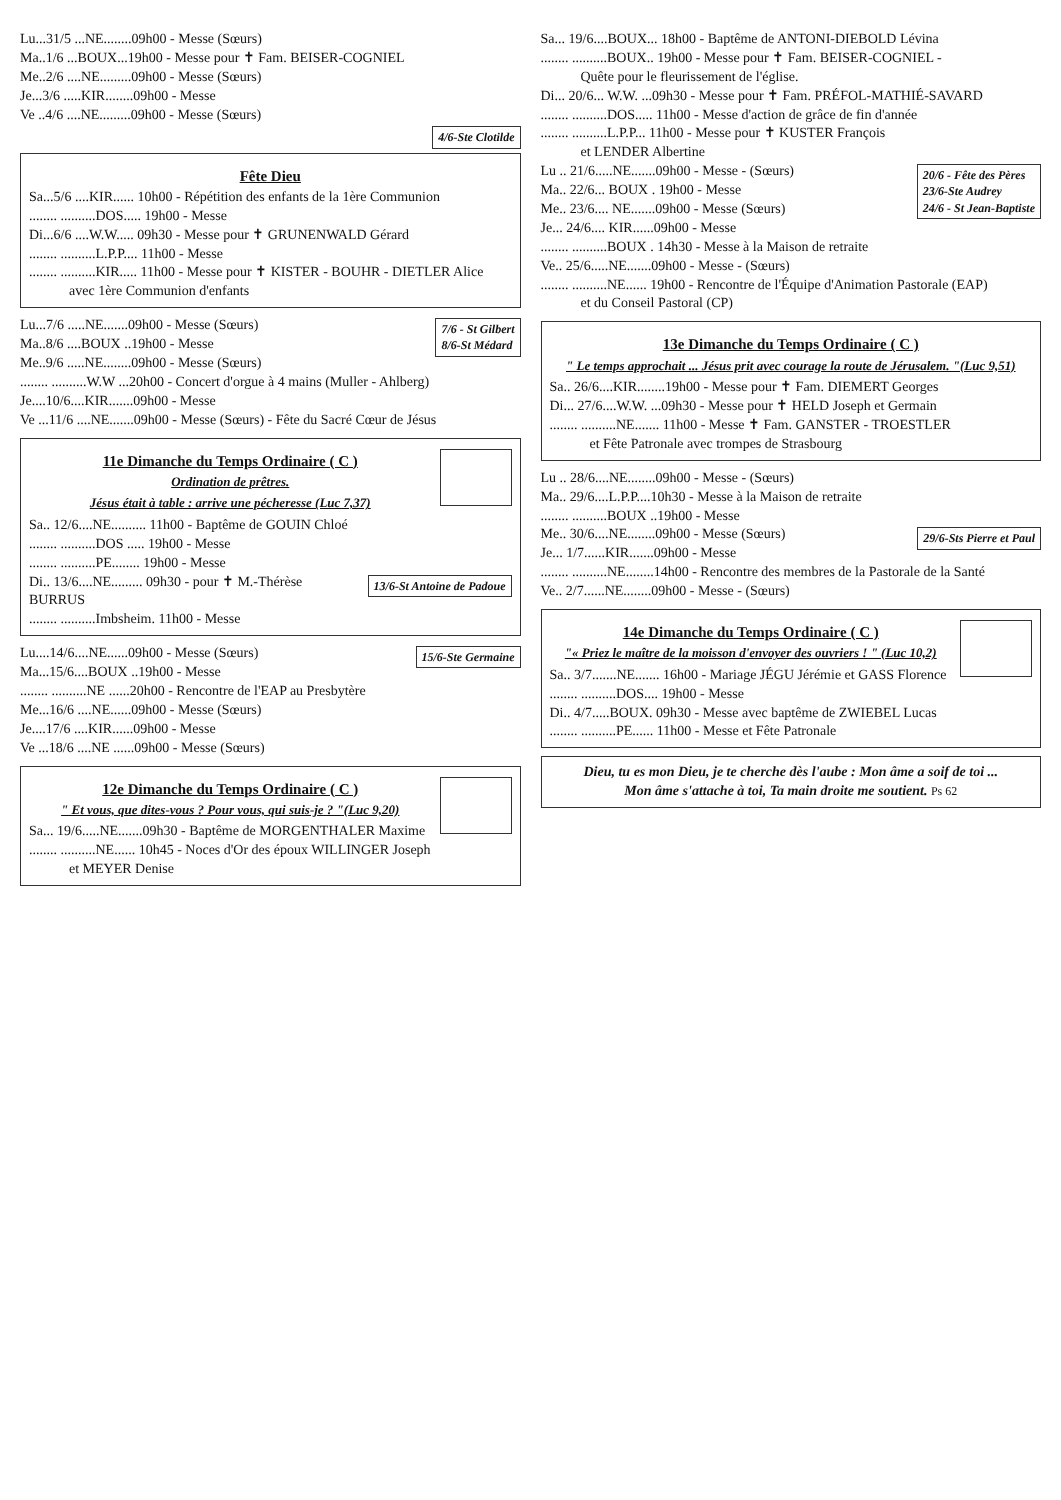Lu...31/5 ...NE........09h00 - Messe (Sœurs)
Ma..1/6 ...BOUX...19h00 - Messe pour ✝ Fam. BEISER-COGNIEL
Me..2/6 ....NE.........09h00 - Messe (Sœurs)
Je...3/6 .....KIR........09h00 - Messe
Ve ..4/6 ....NE.........09h00 - Messe (Sœurs)
4/6-Ste Clotilde
Fête Dieu
Sa...5/6 ....KIR...... 10h00 - Répétition des enfants de la 1ère Communion
........ ..........DOS..... 19h00 - Messe
Di...6/6 ....W.W..... 09h30 - Messe pour ✝ GRUNENWALD Gérard
........ ..........L.P.P.... 11h00 - Messe
........ ..........KIR..... 11h00 - Messe pour ✝ KISTER - BOUHR - DIETLER Alice
avec 1ère Communion d'enfants
7/6 - St Gilbert
8/6-St Médard
Lu...7/6 .....NE.......09h00 - Messe (Sœurs)
Ma..8/6 ....BOUX ..19h00 - Messe
Me..9/6 .....NE........09h00 - Messe (Sœurs)
........ ..........W.W ...20h00 - Concert d'orgue à 4 mains (Muller - Ahlberg)
Je....10/6....KIR.......09h00 - Messe
Ve ...11/6 ....NE.......09h00 - Messe (Sœurs) - Fête du Sacré Cœur de Jésus
11e Dimanche du Temps Ordinaire ( C )
Ordination de prêtres.
Jésus était à table : arrive une pécheresse (Luc 7,37)
Sa.. 12/6....NE.......... 11h00 - Baptême de GOUIN Chloé
........ ..........DOS ..... 19h00 - Messe
........ ..........PE........ 19h00 - Messe
13/6-St Antoine de Padoue
Di.. 13/6....NE......... 09h30 - pour ✝ M.-Thérèse BURRUS
........ ..........Imbsheim. 11h00 - Messe
15/6-Ste Germaine
Lu....14/6....NE......09h00 - Messe (Sœurs)
Ma...15/6....BOUX ..19h00 - Messe
........ ..........NE ......20h00 - Rencontre de l'EAP au Presbytère
Me...16/6 ....NE......09h00 - Messe (Sœurs)
Je....17/6 ....KIR......09h00 - Messe
Ve ...18/6 ....NE ......09h00 - Messe (Sœurs)
12e Dimanche du Temps Ordinaire ( C )
" Et vous, que dites-vous ? Pour vous, qui suis-je ? "(Luc 9,20)
Sa... 19/6.....NE.......09h30 - Baptême de MORGENTHALER Maxime
........ ..........NE...... 10h45 - Noces d'Or des époux WILLINGER Joseph
et MEYER Denise
Sa... 19/6....BOUX... 18h00 - Baptême de ANTONI-DIEBOLD Lévina
........ ..........BOUX.. 19h00 - Messe pour ✝ Fam. BEISER-COGNIEL -
Quête pour le fleurissement de l'église.
Di... 20/6... W.W. ...09h30 - Messe pour ✝ Fam. PRÉFOL-MATHIÉ-SAVARD
........ ..........DOS..... 11h00 - Messe d'action de grâce de fin d'année
........ ..........L.P.P... 11h00 - Messe pour ✝ KUSTER François
et LENDER Albertine
20/6 - Fête des Pères
23/6-Ste Audrey
24/6 - St Jean-Baptiste
Lu .. 21/6.....NE.......09h00 - Messe - (Sœurs)
Ma.. 22/6... BOUX . 19h00 - Messe
Me.. 23/6.... NE.......09h00 - Messe (Sœurs)
Je... 24/6.... KIR......09h00 - Messe
........ ..........BOUX . 14h30 - Messe à la Maison de retraite
Ve.. 25/6.....NE.......09h00 - Messe - (Sœurs)
........ ..........NE...... 19h00 - Rencontre de l'Équipe d'Animation Pastorale (EAP)
et du Conseil Pastoral (CP)
13e Dimanche du Temps Ordinaire ( C )
" Le temps approchait ... Jésus prit avec courage la route de Jérusalem. "(Luc 9,51)
Sa.. 26/6....KIR........19h00 - Messe pour ✝ Fam. DIEMERT Georges
Di... 27/6....W.W. ...09h30 - Messe pour ✝ HELD Joseph et Germain
........ ..........NE....... 11h00 - Messe ✝ Fam. GANSTER - TROESTLER
et Fête Patronale avec trompes de Strasbourg
Lu .. 28/6....NE........09h00 - Messe - (Sœurs)
Ma.. 29/6....L.P.P....10h30 - Messe à la Maison de retraite
........ ..........BOUX ..19h00 - Messe
29/6-Sts Pierre et Paul
Me.. 30/6....NE........09h00 - Messe (Sœurs)
Je... 1/7......KIR.......09h00 - Messe
........ ..........NE........14h00 - Rencontre des membres de la Pastorale de la Santé
Ve.. 2/7......NE........09h00 - Messe - (Sœurs)
14e Dimanche du Temps Ordinaire ( C )
"« Priez le maître de la moisson d'envoyer des ouvriers ! " (Luc 10,2)
Sa.. 3/7.......NE....... 16h00 - Mariage JÉGU Jérémie et GASS Florence
........ ..........DOS.... 19h00 - Messe
Di.. 4/7.....BOUX. 09h30 - Messe avec baptême de ZWIEBEL Lucas
........ ..........PE...... 11h00 - Messe et Fête Patronale
Dieu, tu es mon Dieu, je te cherche dès l'aube : Mon âme a soif de toi ...
Mon âme s'attache à toi, Ta main droite me soutient. Ps 62